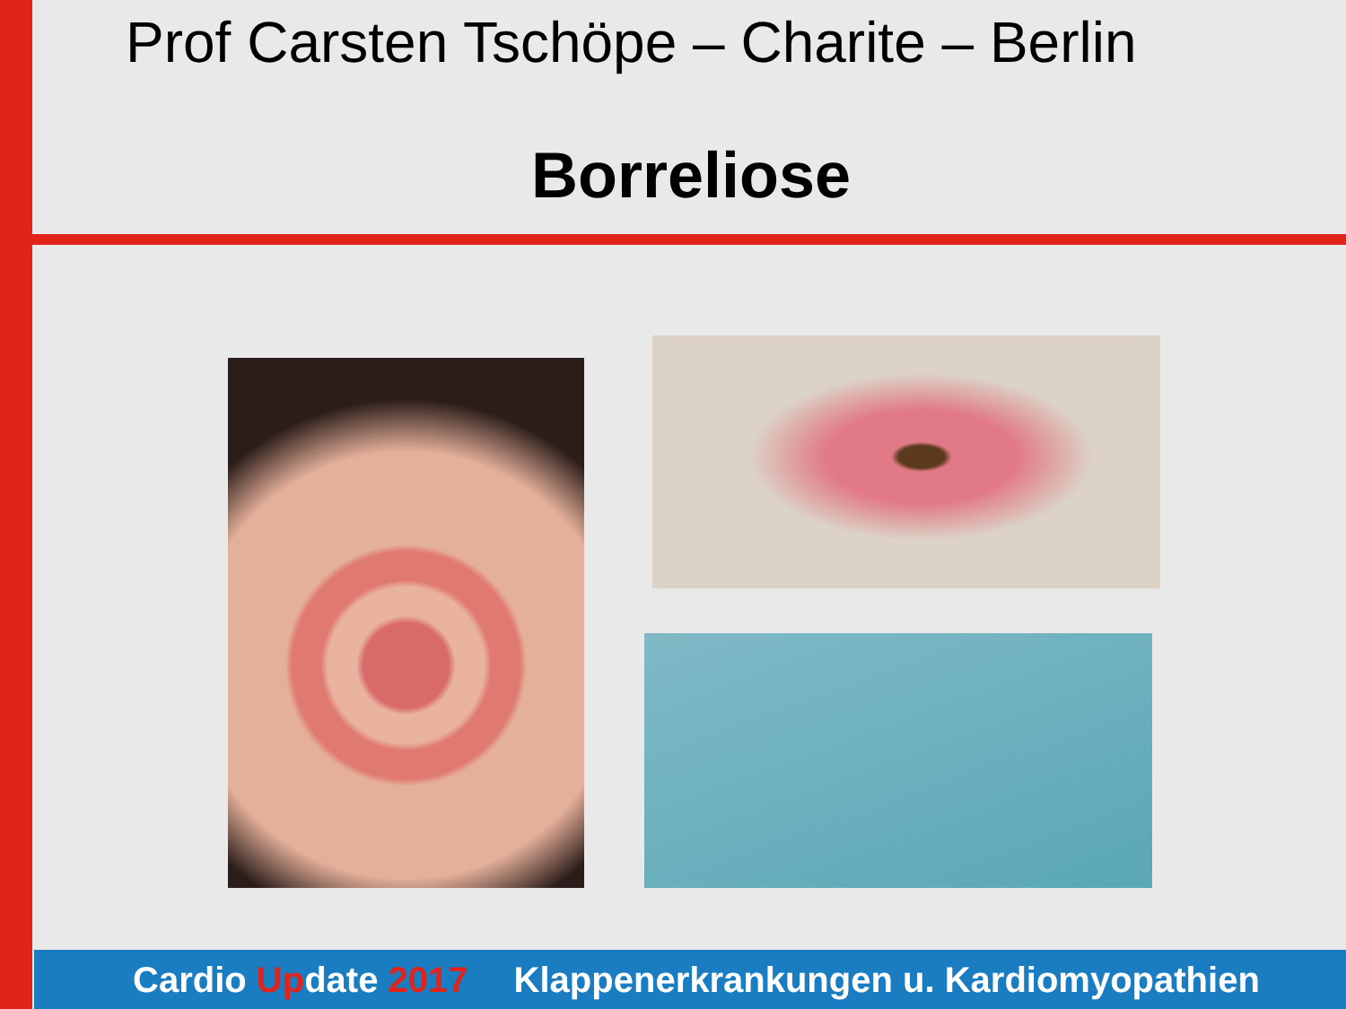Prof Carsten Tschöpe – Charite – Berlin
Borreliose
Cardio Update 2017 Klappenerkrankungen u. Kardiomyopathien